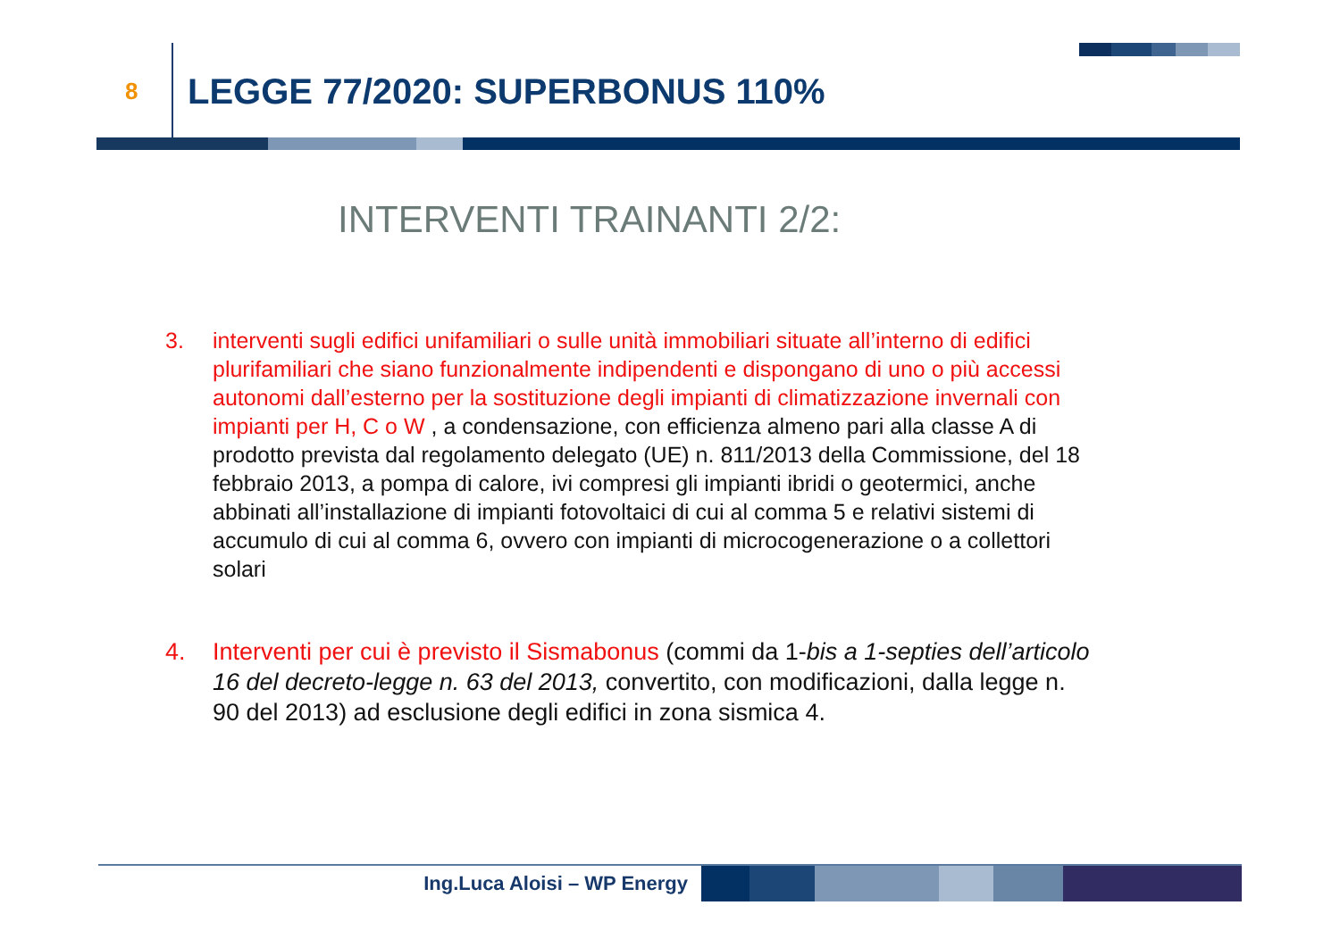8 LEGGE 77/2020: SUPERBONUS 110%
INTERVENTI TRAINANTI 2/2:
3. interventi sugli edifici unifamiliari o sulle unità immobiliari situate all’interno di edifici plurifamiliari che siano funzionalmente indipendenti e dispongano di uno o più accessi autonomi dall’esterno per la sostituzione degli impianti di climatizzazione invernali con impianti per H, C o W , a condensazione, con efficienza almeno pari alla classe A di prodotto prevista dal regolamento delegato (UE) n. 811/2013 della Commissione, del 18 febbraio 2013, a pompa di calore, ivi compresi gli impianti ibridi o geotermici, anche abbinati all’installazione di impianti fotovoltaici di cui al comma 5 e relativi sistemi di accumulo di cui al comma 6, ovvero con impianti di microcogenerazione o a collettori solari
4. Interventi per cui è previsto il Sismabonus (commi da 1-bis a 1-septies dell’articolo 16 del decreto-legge n. 63 del 2013, convertito, con modificazioni, dalla legge n. 90 del 2013) ad esclusione degli edifici in zona sismica 4.
Ing.Luca Aloisi – WP Energy